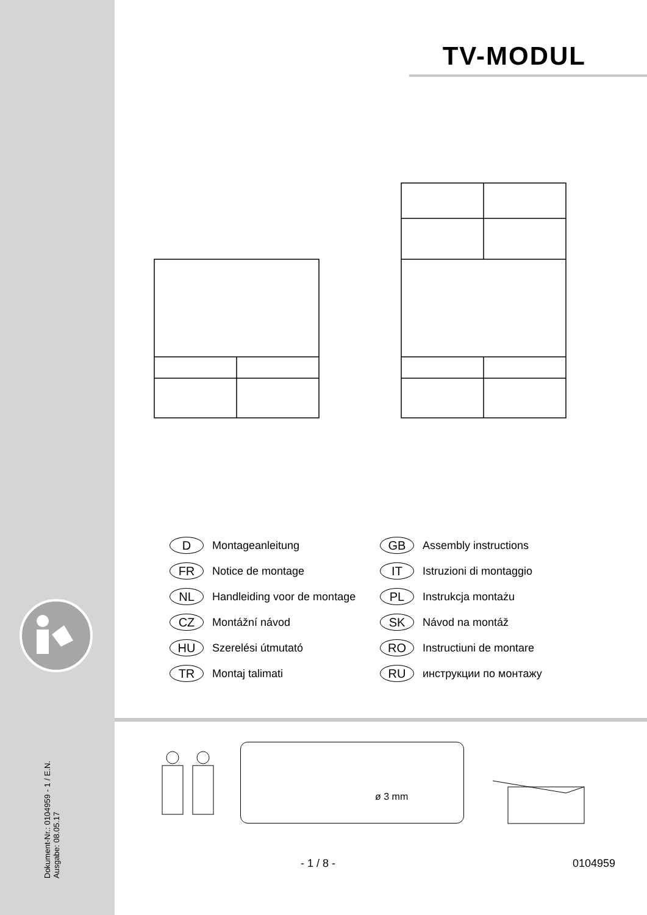Dokument-Nr.: 0104959 - 1 / E.N.
Ausgabe: 08.05.17
TV-MODUL
D Montageanleitung
GB Assembly instructions
FR Notice de montage
IT Istruzioni di montaggio
NL Handleiding voor de montage
PL Instrukcja montażu
CZ Montážní návod
SK Návod na montáž
HU Szerelési útmutató
RO Instructiuni de montare
TR Montaj talimati
RU инструкции по монтажу
ø 3 mm
- 1 / 8 - 0104959